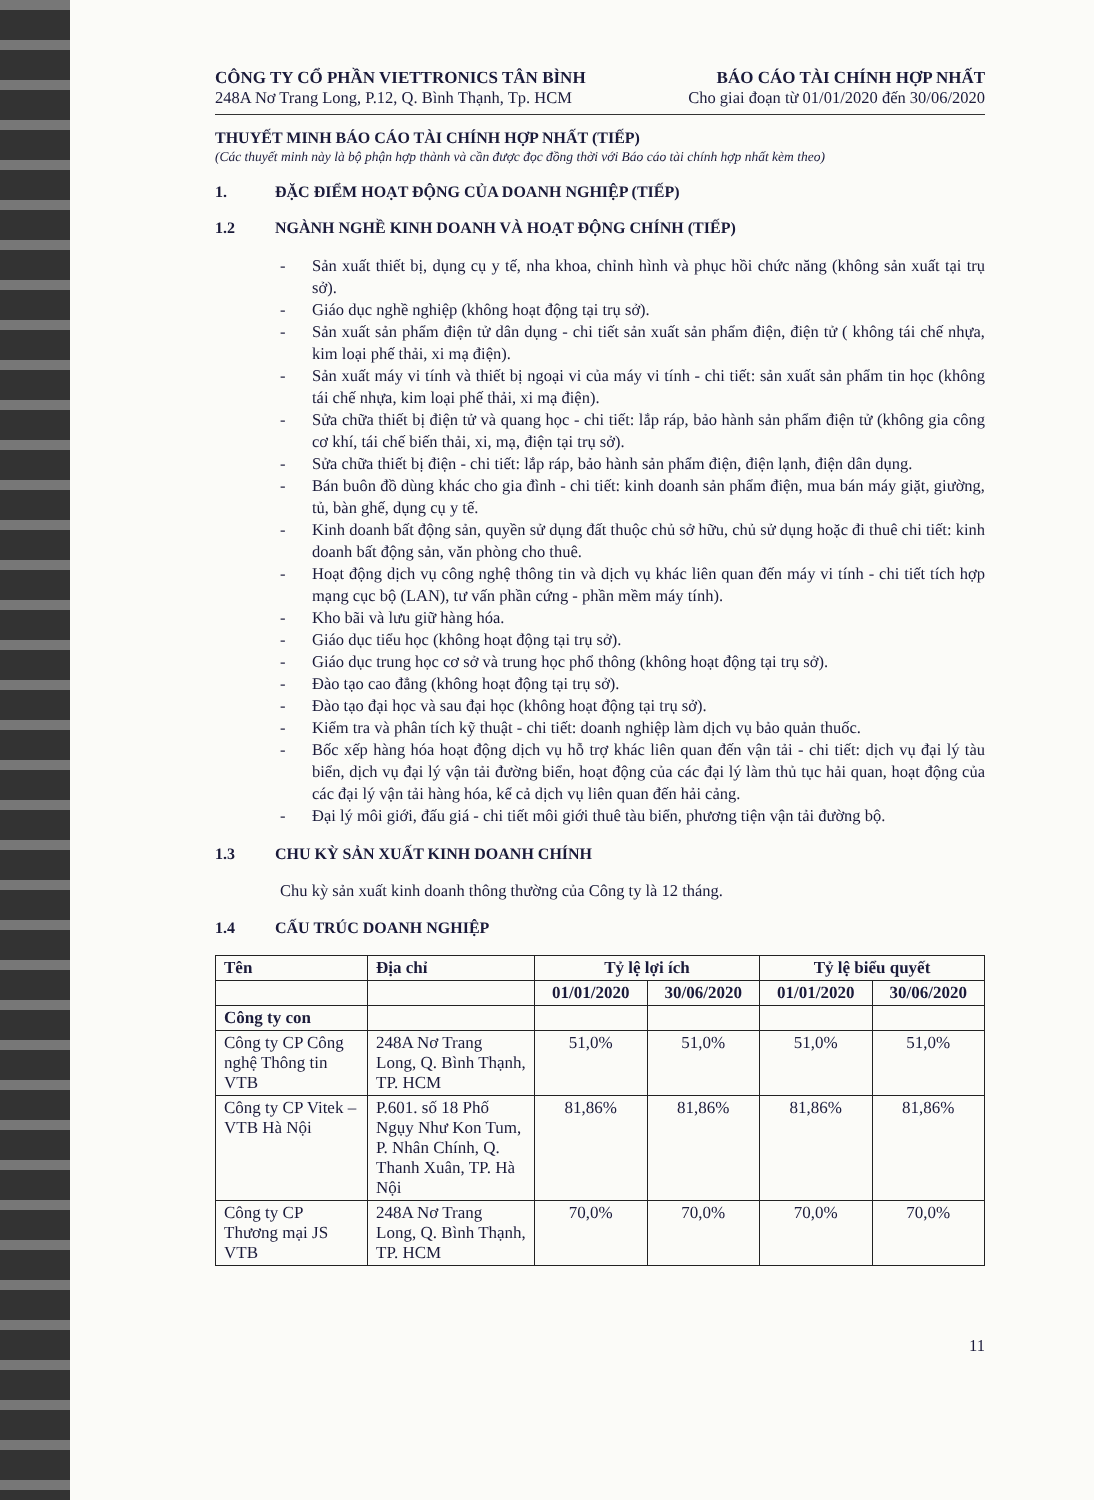CÔNG TY CỔ PHẦN VIETTRONICS TÂN BÌNH
248A Nơ Trang Long, P.12, Q. Bình Thạnh, Tp. HCM
BÁO CÁO TÀI CHÍNH HỢP NHẤT
Cho giai đoạn từ 01/01/2020 đến 30/06/2020
THUYẾT MINH BÁO CÁO TÀI CHÍNH HỢP NHẤT (TIẾP)
(Các thuyết minh này là bộ phận hợp thành và cần được đọc đồng thời với Báo cáo tài chính hợp nhất kèm theo)
1. ĐẶC ĐIỂM HOẠT ĐỘNG CỦA DOANH NGHIỆP (TIẾP)
1.2 NGÀNH NGHỀ KINH DOANH VÀ HOẠT ĐỘNG CHÍNH (TIẾP)
- Sản xuất thiết bị, dụng cụ y tế, nha khoa, chỉnh hình và phục hồi chức năng (không sản xuất tại trụ sở).
- Giáo dục nghề nghiệp (không hoạt động tại trụ sở).
- Sản xuất sản phẩm điện tử dân dụng - chi tiết sản xuất sản phẩm điện, điện tử ( không tái chế nhựa, kim loại phế thải, xi mạ điện).
- Sản xuất máy vi tính và thiết bị ngoại vi của máy vi tính - chi tiết: sản xuất sản phẩm tin học (không tái chế nhựa, kim loại phế thải, xi mạ điện).
- Sửa chữa thiết bị điện tử và quang học - chi tiết: lắp ráp, bảo hành sản phẩm điện tử (không gia công cơ khí, tái chế biến thải, xi, mạ, điện tại trụ sở).
- Sửa chữa thiết bị điện - chi tiết: lắp ráp, bảo hành sản phẩm điện, điện lạnh, điện dân dụng.
- Bán buôn đồ dùng khác cho gia đình - chi tiết: kinh doanh sản phẩm điện, mua bán máy giặt, giường, tủ, bàn ghế, dụng cụ y tế.
- Kinh doanh bất động sản, quyền sử dụng đất thuộc chủ sở hữu, chủ sử dụng hoặc đi thuê chi tiết: kinh doanh bất động sản, văn phòng cho thuê.
- Hoạt động dịch vụ công nghệ thông tin và dịch vụ khác liên quan đến máy vi tính - chi tiết tích hợp mạng cục bộ (LAN), tư vấn phần cứng - phần mềm máy tính).
- Kho bãi và lưu giữ hàng hóa.
- Giáo dục tiểu học (không hoạt động tại trụ sở).
- Giáo dục trung học cơ sở và trung học phổ thông (không hoạt động tại trụ sở).
- Đào tạo cao đẳng (không hoạt động tại trụ sở).
- Đào tạo đại học và sau đại học (không hoạt động tại trụ sở).
- Kiểm tra và phân tích kỹ thuật - chi tiết: doanh nghiệp làm dịch vụ bảo quản thuốc.
- Bốc xếp hàng hóa hoạt động dịch vụ hỗ trợ khác liên quan đến vận tải - chi tiết: dịch vụ đại lý tàu biển, dịch vụ đại lý vận tải đường biển, hoạt động của các đại lý làm thủ tục hải quan, hoạt động của các đại lý vận tải hàng hóa, kể cả dịch vụ liên quan đến hải cảng.
- Đại lý môi giới, đấu giá - chi tiết môi giới thuê tàu biển, phương tiện vận tải đường bộ.
1.3 CHU KỲ SẢN XUẤT KINH DOANH CHÍNH
Chu kỳ sản xuất kinh doanh thông thường của Công ty là 12 tháng.
1.4 CẤU TRÚC DOANH NGHIỆP
| Tên | Địa chỉ | Tỷ lệ lợi ích | | Tỷ lệ biểu quyết | |
| --- | --- | --- | --- | --- | --- |
| | | 01/01/2020 | 30/06/2020 | 01/01/2020 | 30/06/2020 |
| Công ty con | | | | | |
| Công ty CP Công nghệ Thông tin VTB | 248A Nơ Trang Long, Q. Bình Thạnh, TP. HCM | 51,0% | 51,0% | 51,0% | 51,0% |
| Công ty CP Vitek – VTB Hà Nội | P.601. số 18 Phố Ngụy Như Kon Tum, P. Nhân Chính, Q. Thanh Xuân, TP. Hà Nội | 81,86% | 81,86% | 81,86% | 81,86% |
| Công ty CP Thương mại JS VTB | 248A Nơ Trang Long, Q. Bình Thạnh, TP. HCM | 70,0% | 70,0% | 70,0% | 70,0% |
11